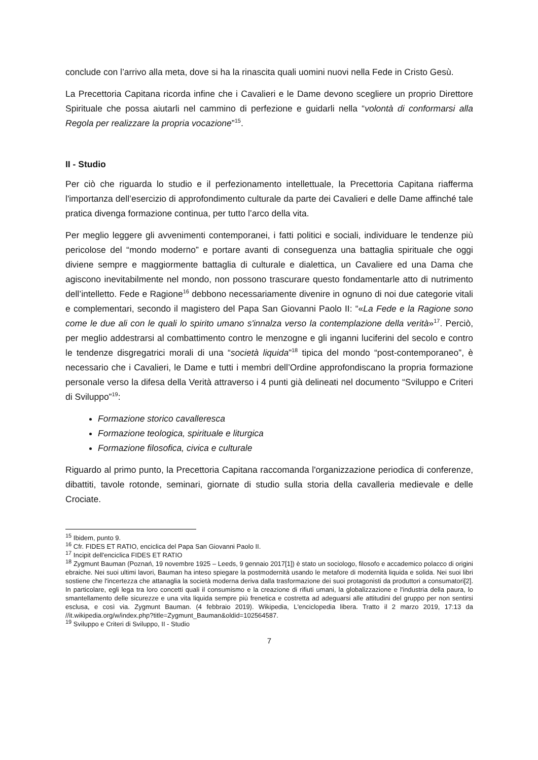conclude con l’arrivo alla meta, dove si ha la rinascita quali uomini nuovi nella Fede in Cristo Gesù.
La Precettoria Capitana ricorda infine che i Cavalieri e le Dame devono scegliere un proprio Direttore Spirituale che possa aiutarli nel cammino di perfezione e guidarli nella “volontà di conformarsi alla Regola per realizzare la propria vocazione”<sup>15</sup>.
II - Studio
Per ciò che riguarda lo studio e il perfezionamento intellettuale, la Precettoria Capitana riafferma l'importanza dell’esercizio di approfondimento culturale da parte dei Cavalieri e delle Dame affinché tale pratica divenga formazione continua, per tutto l’arco della vita.
Per meglio leggere gli avvenimenti contemporanei, i fatti politici e sociali, individuare le tendenze più pericolose del “mondo moderno” e portare avanti di conseguenza una battaglia spirituale che oggi diviene sempre e maggiormente battaglia di culturale e dialettica, un Cavaliere ed una Dama che agiscono inevitabilmente nel mondo, non possono trascurare questo fondamentarle atto di nutrimento dell’intelletto. Fede e Ragione<sup>16</sup> debbono necessariamente divenire in ognuno di noi due categorie vitali e complementari, secondo il magistero del Papa San Giovanni Paolo II: “«La Fede e la Ragione sono come le due ali con le quali lo spirito umano s'innalza verso la contemplazione della verità»<sup>17</sup>. Perciò, per meglio addestrarsi al combattimento contro le menzogne e gli inganni luciferini del secolo e contro le tendenze disgregatrici morali di una “società liquida”<sup>18</sup> tipica del mondo “post-contemporaneo”, è necessario che i Cavalieri, le Dame e tutti i membri dell’Ordine approfondiscano la propria formazione personale verso la difesa della Verità attraverso i 4 punti già delineati nel documento “Sviluppo e Criteri di Sviluppo”<sup>19</sup>:
Formazione storico cavalleresca
Formazione teologica, spirituale e liturgica
Formazione filosofica, civica e culturale
Riguardo al primo punto, la Precettoria Capitana raccomanda l'organizzazione periodica di conferenze, dibattiti, tavole rotonde, seminari, giornate di studio sulla storia della cavalleria medievale e delle Crociate.
<sup>15</sup> Ibidem, punto 9.
<sup>16</sup> Cfr. FIDES ET RATIO, enciclica del Papa San Giovanni Paolo II.
<sup>17</sup> Incipit dell'enciclica FIDES ET RATIO
<sup>18</sup> Zygmunt Bauman (Poznań, 19 novembre 1925 – Leeds, 9 gennaio 2017[1]) è stato un sociologo, filosofo e accademico polacco di origini ebraiche. Nei suoi ultimi lavori, Bauman ha inteso spiegare la postmodernità usando le metafore di modernità liquida e solida. Nei suoi libri sostiene che l'incertezza che attanaglia la società moderna deriva dalla trasformazione dei suoi protagonisti da produttori a consumatori[2]. In particolare, egli lega tra loro concetti quali il consumismo e la creazione di rifiuti umani, la globalizzazione e l'industria della paura, lo smantellamento delle sicurezze e una vita liquida sempre più frenetica e costretta ad adeguarsi alle attitudini del gruppo per non sentirsi esclusa, e così via. Zygmunt Bauman. (4 febbraio 2019). Wikipedia, L'enciclopedia libera. Tratto il 2 marzo 2019, 17:13 da //it.wikipedia.org/w/index.php?title=Zygmunt_Bauman&oldid=102564587.
<sup>19</sup> Sviluppo e Criteri di Sviluppo, II - Studio
7